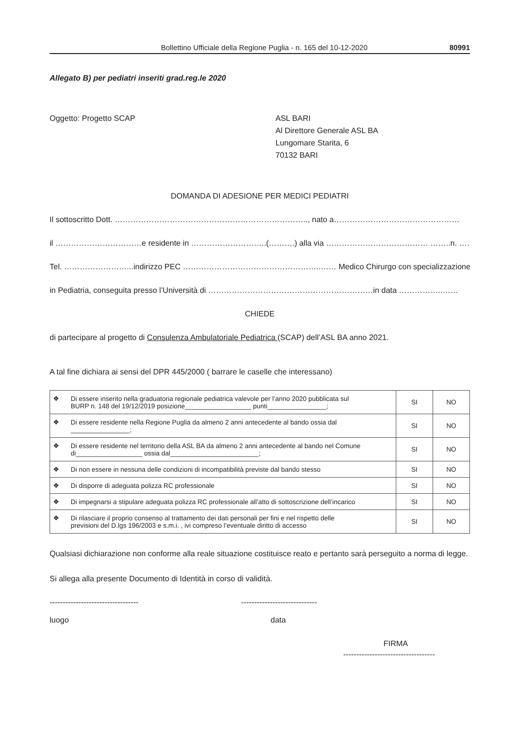Bollettino Ufficiale della Regione Puglia - n. 165 del 10-12-2020 80991
Allegato B) per pediatri inseriti grad.reg.le 2020
Oggetto: Progetto SCAP ASL BARI
Al Direttore Generale ASL BA
Lungomare Starita, 6
70132 BARI
DOMANDA DI ADESIONE PER MEDICI PEDIATRI
Il sottoscritto Dott. ……………………………………………………………….., nato a…………………………………………
il ……………………………e residente in ………………………..(……….) alla via ………………………………… ……..n. ……………
Tel. ……………………...indirizzo PEC ……………………………………………..…… Medico Chirurgo con specializzazione
in Pediatria, conseguita presso l’Università di ………………………………………………………in data ……………..……
CHIEDE
di partecipare al progetto di Consulenza Ambulatoriale Pediatrica (SCAP) dell’ASL BA anno 2021.
A tal fine dichiara ai sensi del DPR 445/2000 ( barrare le caselle che interessano)
| ❖ Di essere inserito nella graduatoria regionale pediatrica valevole per l’anno 2020 pubblicata sul BURP n. 148 del 19/12/2019 posizione__________________ punti________________; | SI | NO |
| ❖ Di essere residente nella Regione Puglia da almeno 2 anni antecedente al bando ossia dal ________________; | SI | NO |
| ❖ Di essere residente nel territorio della ASL BA da almeno 2 anni antecedente al bando nel Comune di__________________ ossia dal________________________; | SI | NO |
| ❖ Di non essere in nessuna delle condizioni di incompatibilità previste dal bando stesso | SI | NO |
| ❖ Di disporre di adeguata polizza RC professionale | SI | NO |
| ❖ Di impegnarsi a stipulare adeguata polizza RC professionale all’atto di sottoscrizione dell’incarico | SI | NO |
| ❖ Di rilasciare il proprio consenso al trattamento dei dati personali per fini e nel rispetto delle previsioni del D.lgs 196/2003 e s.m.i. , ivi compreso l’eventuale diritto di accesso | SI | NO |
Qualsiasi dichiarazione non conforme alla reale situazione costituisce reato e pertanto sarà perseguito a norma di legge.
Si allega alla presente Documento di Identità in corso di validità.
----------------------------------
luogo
-----------------------------
data
FIRMA
-----------------------------------